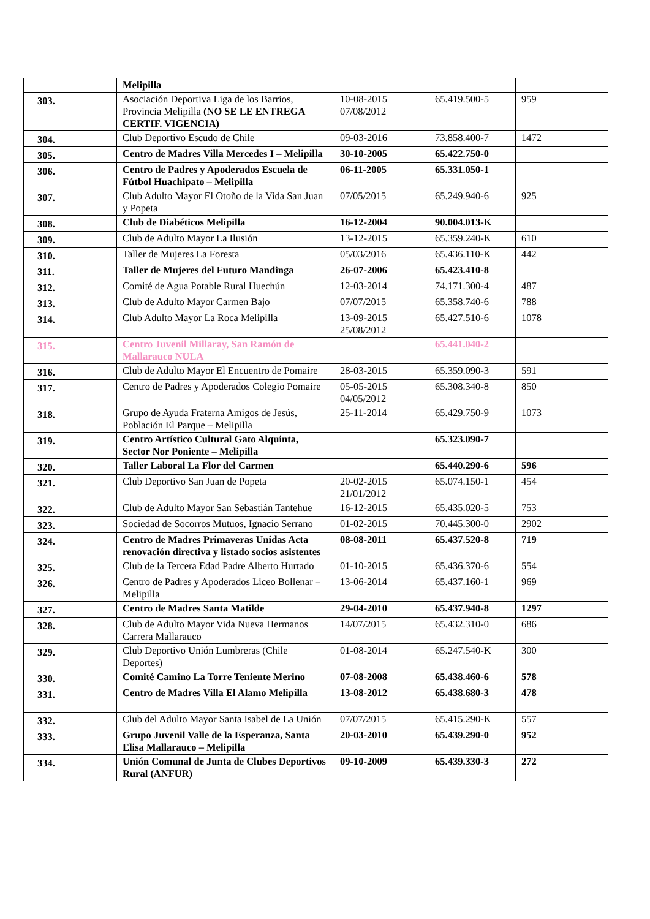| | Melipilla | | | |
| 303. | Asociación Deportiva Liga de los Barrios, Provincia Melipilla (NO SE LE ENTREGA CERTIF. VIGENCIA) | 10-08-2015 07/08/2012 | 65.419.500-5 | 959 |
| 304. | Club Deportivo Escudo de Chile | 09-03-2016 | 73.858.400-7 | 1472 |
| 305. | Centro de Madres Villa Mercedes I – Melipilla | 30-10-2005 | 65.422.750-0 | |
| 306. | Centro de Padres y Apoderados Escuela de Fútbol Huachipato – Melipilla | 06-11-2005 | 65.331.050-1 | |
| 307. | Club Adulto Mayor El Otoño de la Vida San Juan y Popeta | 07/05/2015 | 65.249.940-6 | 925 |
| 308. | Club de Diabéticos Melipilla | 16-12-2004 | 90.004.013-K | |
| 309. | Club de Adulto Mayor La Ilusión | 13-12-2015 | 65.359.240-K | 610 |
| 310. | Taller de Mujeres La Foresta | 05/03/2016 | 65.436.110-K | 442 |
| 311. | Taller de Mujeres del Futuro Mandinga | 26-07-2006 | 65.423.410-8 | |
| 312. | Comité de Agua Potable Rural Huechún | 12-03-2014 | 74.171.300-4 | 487 |
| 313. | Club de Adulto Mayor Carmen Bajo | 07/07/2015 | 65.358.740-6 | 788 |
| 314. | Club Adulto Mayor La Roca Melipilla | 13-09-2015 25/08/2012 | 65.427.510-6 | 1078 |
| 315. | Centro Juvenil Millaray, San Ramón de Mallarauco NULA | | 65.441.040-2 | |
| 316. | Club de Adulto Mayor El Encuentro de Pomaire | 28-03-2015 | 65.359.090-3 | 591 |
| 317. | Centro de Padres y Apoderados Colegio Pomaire | 05-05-2015 04/05/2012 | 65.308.340-8 | 850 |
| 318. | Grupo de Ayuda Fraterna Amigos de Jesús, Población El Parque – Melipilla | 25-11-2014 | 65.429.750-9 | 1073 |
| 319. | Centro Artístico Cultural Gato Alquinta, Sector Nor Poniente – Melipilla | | 65.323.090-7 | |
| 320. | Taller Laboral La Flor del Carmen | | 65.440.290-6 | 596 |
| 321. | Club Deportivo San Juan de Popeta | 20-02-2015 21/01/2012 | 65.074.150-1 | 454 |
| 322. | Club de Adulto Mayor San Sebastián Tantehue | 16-12-2015 | 65.435.020-5 | 753 |
| 323. | Sociedad de Socorros Mutuos, Ignacio Serrano | 01-02-2015 | 70.445.300-0 | 2902 |
| 324. | Centro de Madres Primaveras Unidas Acta renovación directiva y listado socios asistentes | 08-08-2011 | 65.437.520-8 | 719 |
| 325. | Club de la Tercera Edad Padre Alberto Hurtado | 01-10-2015 | 65.436.370-6 | 554 |
| 326. | Centro de Padres y Apoderados Liceo Bollenar – Melipilla | 13-06-2014 | 65.437.160-1 | 969 |
| 327. | Centro de Madres Santa Matilde | 29-04-2010 | 65.437.940-8 | 1297 |
| 328. | Club de Adulto Mayor Vida Nueva Hermanos Carrera Mallarauco | 14/07/2015 | 65.432.310-0 | 686 |
| 329. | Club Deportivo Unión Lumbreras (Chile Deportes) | 01-08-2014 | 65.247.540-K | 300 |
| 330. | Comité Camino La Torre Teniente Merino | 07-08-2008 | 65.438.460-6 | 578 |
| 331. | Centro de Madres Villa El Alamo Melipilla | 13-08-2012 | 65.438.680-3 | 478 |
| 332. | Club del Adulto Mayor Santa Isabel de La Unión | 07/07/2015 | 65.415.290-K | 557 |
| 333. | Grupo Juvenil Valle de la Esperanza, Santa Elisa Mallarauco – Melipilla | 20-03-2010 | 65.439.290-0 | 952 |
| 334. | Unión Comunal de Junta de Clubes Deportivos Rural (ANFUR) | 09-10-2009 | 65.439.330-3 | 272 |